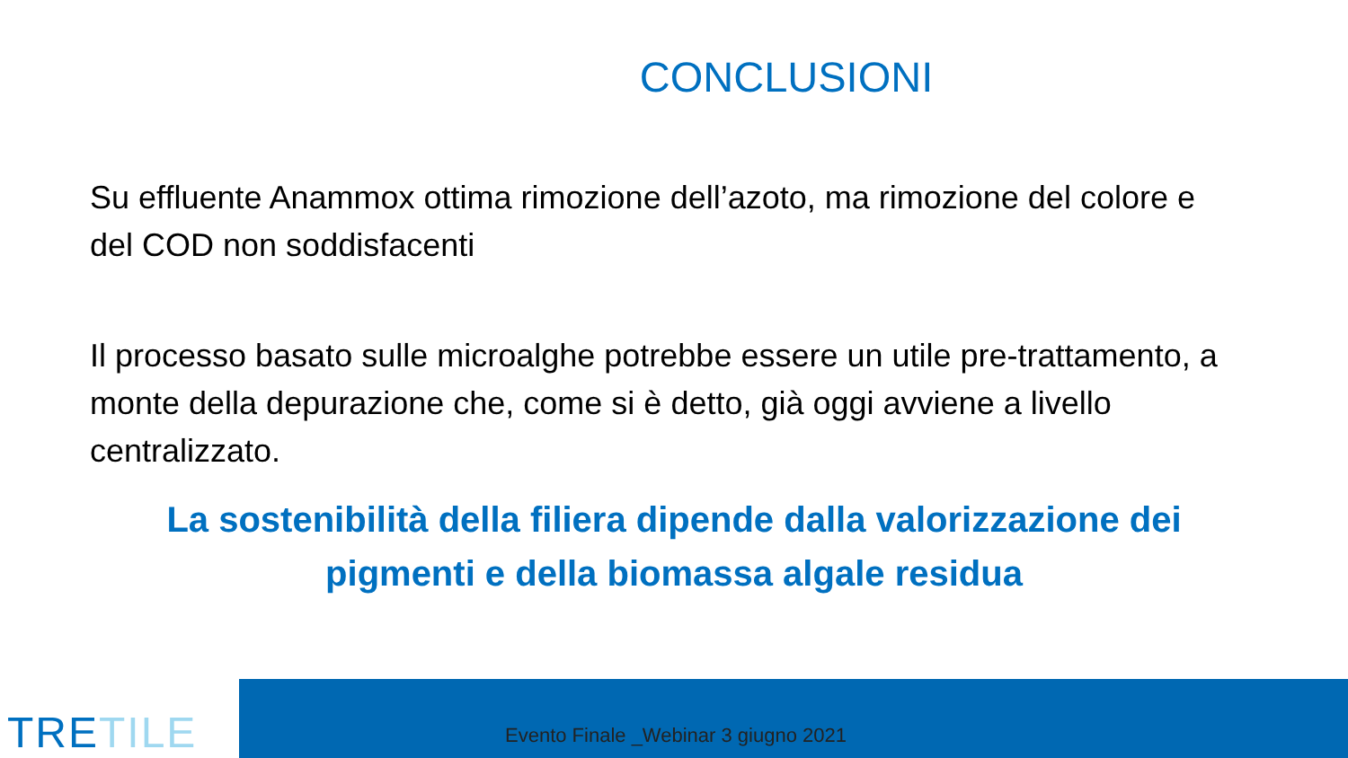CONCLUSIONI
Su effluente Anammox ottima rimozione dell’azoto, ma rimozione del colore e del COD non soddisfacenti
Il processo basato sulle microalghe potrebbe essere un utile pre-trattamento, a monte della depurazione che, come si è detto, già oggi avviene a livello centralizzato.
La sostenibilità della filiera dipende dalla valorizzazione dei pigmenti e della biomassa algale residua
TRETILE
Evento Finale _Webinar 3 giugno 2021